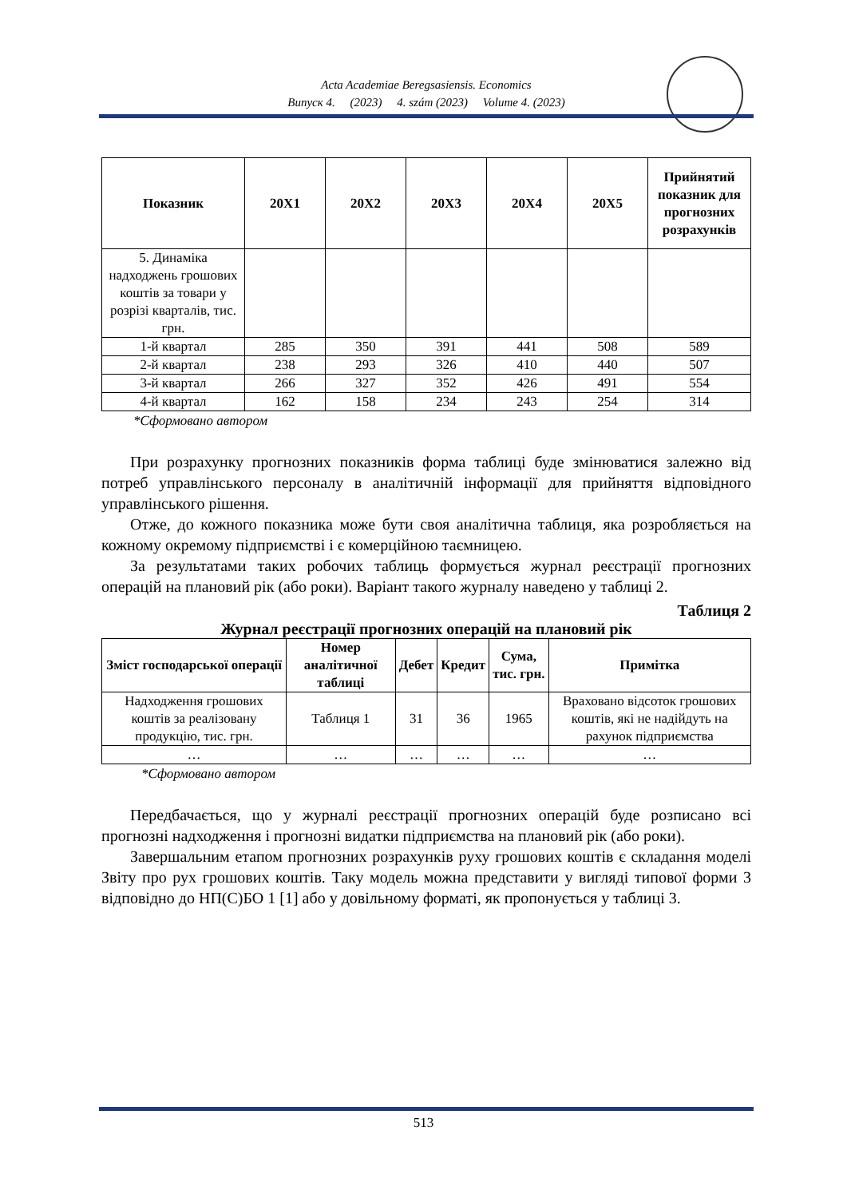Acta Academiae Beregsasiensis. Economics
Випуск 4. (2023) 4. szám (2023) Volume 4. (2023)
| Показник | 20Х1 | 20Х2 | 20Х3 | 20Х4 | 20Х5 | Прийнятий показник для прогнозних розрахунків |
| --- | --- | --- | --- | --- | --- | --- |
| 5. Динаміка надходжень грошових коштів за товари у розрізі кварталів, тис. грн. | | | | | | |
| 1-й квартал | 285 | 350 | 391 | 441 | 508 | 589 |
| 2-й квартал | 238 | 293 | 326 | 410 | 440 | 507 |
| 3-й квартал | 266 | 327 | 352 | 426 | 491 | 554 |
| 4-й квартал | 162 | 158 | 234 | 243 | 254 | 314 |
*Сформовано автором
При розрахунку прогнозних показників форма таблиці буде змінюватися залежно від потреб управлінського персоналу в аналітичній інформації для прийняття відповідного управлінського рішення.
Отже, до кожного показника може бути своя аналітична таблиця, яка розробляється на кожному окремому підприємстві і є комерційною таємницею.
За результатами таких робочих таблиць формується журнал реєстрації прогнозних операцій на плановий рік (або роки). Варіант такого журналу наведено у таблиці 2.
Таблиця 2
Журнал реєстрації прогнозних операцій на плановий рік
| Зміст господарської операції | Номер аналітичної таблиці | Дебет | Кредит | Сума, тис. грн. | Примітка |
| --- | --- | --- | --- | --- | --- |
| Надходження грошових коштів за реалізовану продукцію, тис. грн. | Таблиця 1 | 31 | 36 | 1965 | Враховано відсоток грошових коштів, які не надійдуть на рахунок підприємства |
| … | … | … | … | … | … |
*Сформовано автором
Передбачається, що у журналі реєстрації прогнозних операцій буде розписано всі прогнозні надходження і прогнозні видатки підприємства на плановий рік (або роки).
Завершальним етапом прогнозних розрахунків руху грошових коштів є складання моделі Звіту про рух грошових коштів. Таку модель можна представити у вигляді типової форми 3 відповідно до НП(С)БО 1 [1] або у довільному форматі, як пропонується у таблиці 3.
513